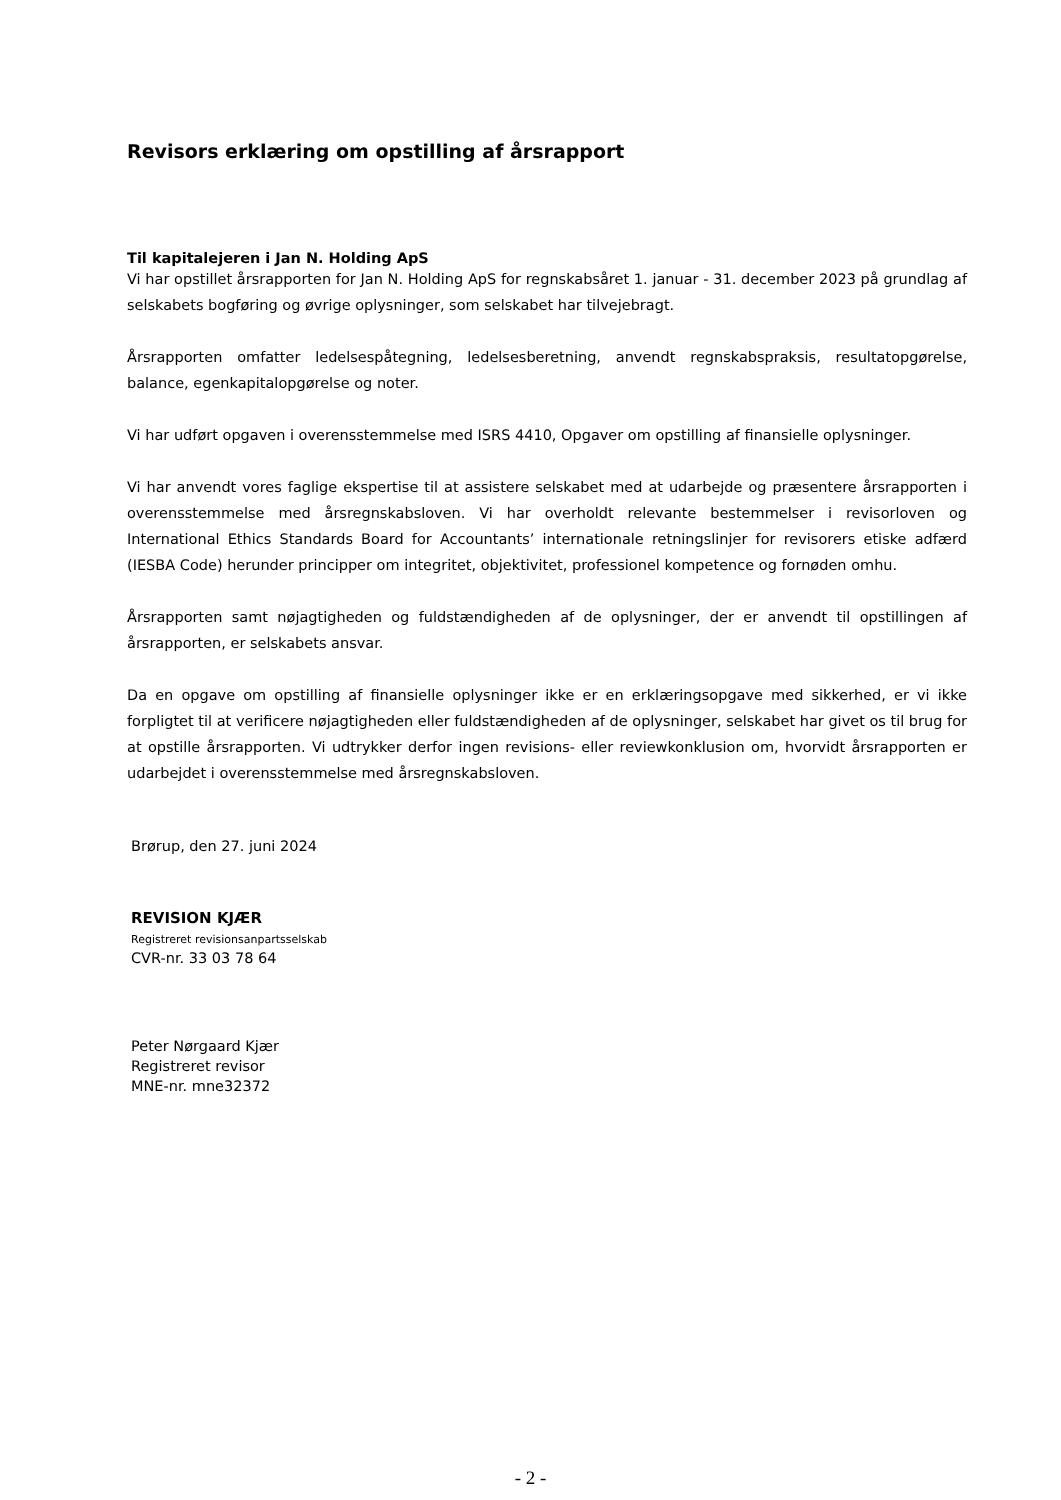Revisors erklæring om opstilling af årsrapport
Til kapitalejeren i Jan N. Holding ApS
Vi har opstillet årsrapporten for Jan N. Holding ApS for regnskabsåret 1. januar - 31. december 2023 på grundlag af selskabets bogføring og øvrige oplysninger, som selskabet har tilvejebragt.
Årsrapporten omfatter ledelsespåtegning, ledelsesberetning, anvendt regnskabspraksis, resultatopgørelse, balance, egenkapitalopgørelse og noter.
Vi har udført opgaven i overensstemmelse med ISRS 4410, Opgaver om opstilling af finansielle oplysninger.
Vi har anvendt vores faglige ekspertise til at assistere selskabet med at udarbejde og præsentere årsrapporten i overensstemmelse med årsregnskabsloven. Vi har overholdt relevante bestemmelser i revisorloven og International Ethics Standards Board for Accountants’ internationale retningslinjer for revisorers etiske adfærd (IESBA Code) herunder principper om integritet, objektivitet, professionel kompetence og fornøden omhu.
Årsrapporten samt nøjagtigheden og fuldstændigheden af de oplysninger, der er anvendt til opstillingen af årsrapporten, er selskabets ansvar.
Da en opgave om opstilling af finansielle oplysninger ikke er en erklæringsopgave med sikkerhed, er vi ikke forpligtet til at verificere nøjagtigheden eller fuldstændigheden af de oplysninger, selskabet har givet os til brug for at opstille årsrapporten. Vi udtrykker derfor ingen revisions- eller reviewkonklusion om, hvorvidt årsrapporten er udarbejdet i overensstemmelse med årsregnskabsloven.
Brørup, den 27. juni 2024
REVISION KJÆR
Registreret revisionsanpartsselskab
CVR-nr. 33 03 78 64
Peter Nørgaard Kjær
Registreret revisor
MNE-nr. mne32372
- 2 -